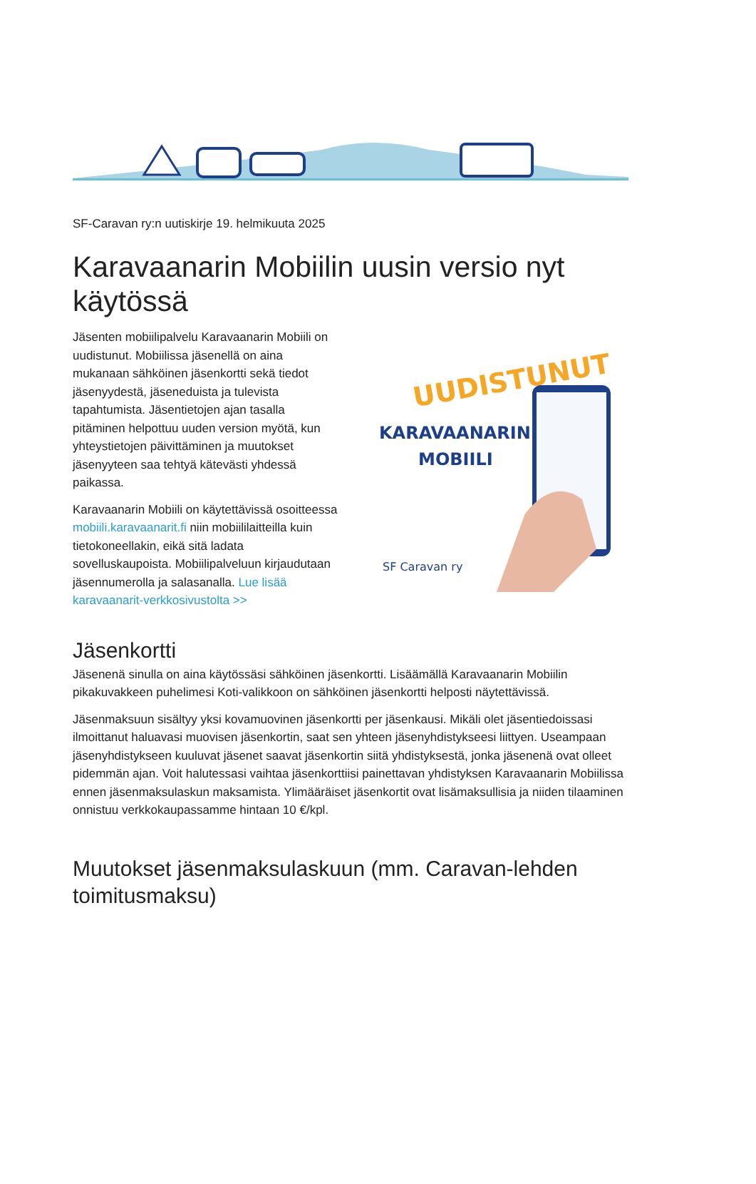SF-Caravan ry:n uutiskirje 19. helmikuuta 2025
Karavaanarin Mobiilin uusin versio nyt käytössä
Jäsenten mobiilipalvelu Karavaanarin Mobiili on uudistunut. Mobiilissa jäsenellä on aina mukanaan sähköinen jäsenkortti sekä tiedot jäsenyydestä, jäseneduista ja tulevista tapahtumista. Jäsentietojen ajan tasalla pitäminen helpottuu uuden version myötä, kun yhteystietojen päivittäminen ja muutokset jäsenyyteen saa tehtyä kätevästi yhdessä paikassa.
Karavaanarin Mobiili on käytettävissä osoitteessa mobiili.karavaanarit.fi niin mobiililaitteilla kuin tietokoneellakin, eikä sitä ladata sovelluskaupoista. Mobiilipalveluun kirjaudutaan jäsennumerolla ja salasanalla. Lue lisää karavaanarit-verkkosivustolta >>
UUDISTUNUT
KARAVAANARIN
MOBIILI
SF Caravan ry
Jäsenkortti
Jäsenenä sinulla on aina käytössäsi sähköinen jäsenkortti. Lisäämällä Karavaanarin Mobiilin pikakuvakkeen puhelimesi Koti-valikkoon on sähköinen jäsenkortti helposti näytettävissä.
Jäsenmaksuun sisältyy yksi kovamuovinen jäsenkortti per jäsenkausi. Mikäli olet jäsentiedoissasi ilmoittanut haluavasi muovisen jäsenkortin, saat sen yhteen jäsenyhdistykseesi liittyen. Useampaan jäsenyhdistykseen kuuluvat jäsenet saavat jäsenkortin siitä yhdistyksestä, jonka jäsenenä ovat olleet pidemmän ajan. Voit halutessasi vaihtaa jäsenkorttiisi painettavan yhdistyksen Karavaanarin Mobiilissa ennen jäsenmaksulaskun maksamista. Ylimääräiset jäsenkortit ovat lisämaksullisia ja niiden tilaaminen onnistuu verkkokaupassamme hintaan 10 €/kpl.
Muutokset jäsenmaksulaskuun (mm. Caravan-lehden toimitusmaksu)